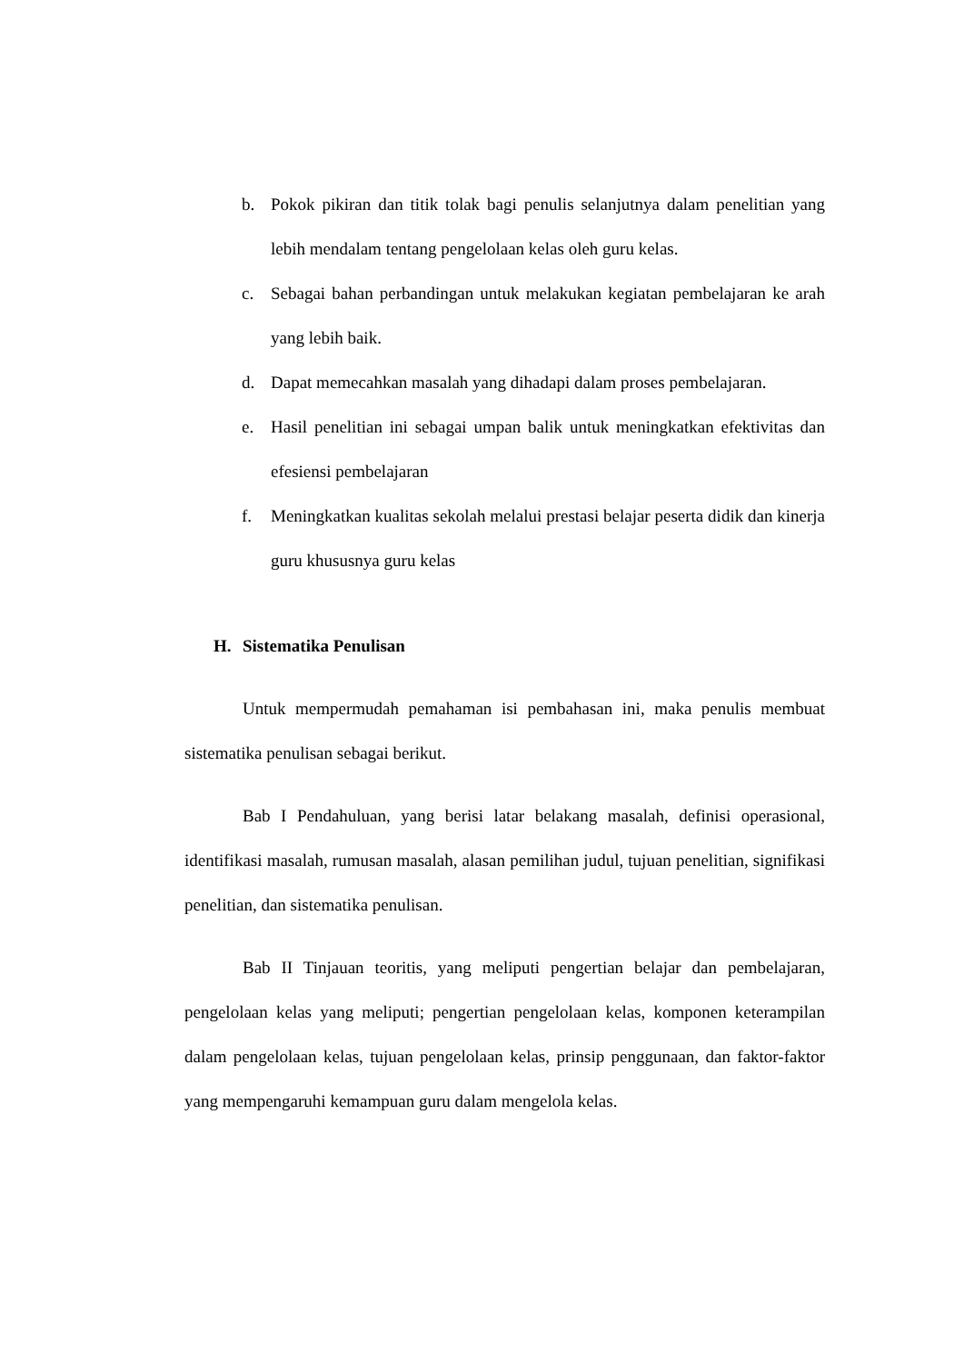b. Pokok pikiran dan titik tolak bagi penulis selanjutnya dalam penelitian yang lebih mendalam tentang pengelolaan kelas oleh guru kelas.
c. Sebagai bahan perbandingan untuk melakukan kegiatan pembelajaran ke arah yang lebih baik.
d. Dapat memecahkan masalah yang dihadapi dalam proses pembelajaran.
e. Hasil penelitian ini sebagai umpan balik untuk meningkatkan efektivitas dan efesiensi pembelajaran
f. Meningkatkan kualitas sekolah melalui prestasi belajar peserta didik dan kinerja guru khususnya guru kelas
H. Sistematika Penulisan
Untuk mempermudah pemahaman isi pembahasan ini, maka penulis membuat sistematika penulisan sebagai berikut.
Bab I Pendahuluan, yang berisi latar belakang masalah, definisi operasional, identifikasi masalah, rumusan masalah, alasan pemilihan judul, tujuan penelitian, signifikasi penelitian, dan sistematika penulisan.
Bab II Tinjauan teoritis, yang meliputi pengertian belajar dan pembelajaran, pengelolaan kelas yang meliputi; pengertian pengelolaan kelas, komponen keterampilan dalam pengelolaan kelas, tujuan pengelolaan kelas, prinsip penggunaan, dan faktor-faktor yang mempengaruhi kemampuan guru dalam mengelola kelas.